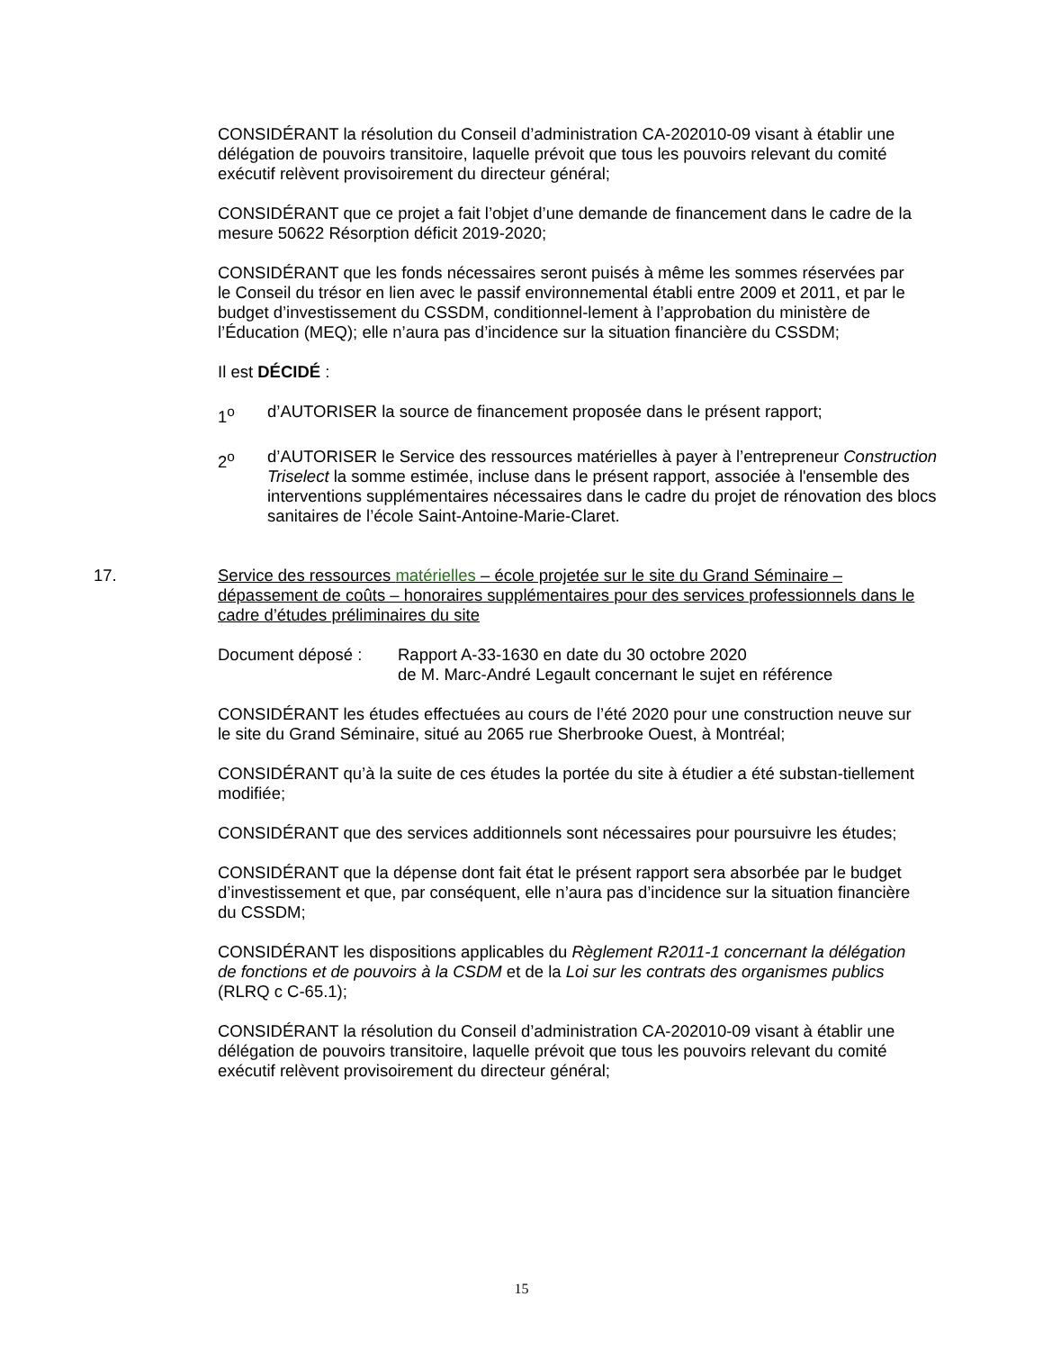CONSIDÉRANT la résolution du Conseil d’administration CA-202010-09 visant à établir une délégation de pouvoirs transitoire, laquelle prévoit que tous les pouvoirs relevant du comité exécutif relèvent provisoirement du directeur général;
CONSIDÉRANT que ce projet a fait l’objet d’une demande de financement dans le cadre de la mesure 50622 Résorption déficit 2019-2020;
CONSIDÉRANT que les fonds nécessaires seront puisés à même les sommes réservées par le Conseil du trésor en lien avec le passif environnemental établi entre 2009 et 2011, et par le budget d’investissement du CSSDM, conditionnel-lement à l’approbation du ministère de l’Éducation (MEQ); elle n’aura pas d’incidence sur la situation financière du CSSDM;
Il est DÉCIDÉ :
1<sup>o</sup> d’AUTORISER la source de financement proposée dans le présent rapport;
2<sup>o</sup> d’AUTORISER le Service des ressources matérielles à payer à l’entrepreneur Construction Triselect la somme estimée, incluse dans le présent rapport, associée à l'ensemble des interventions supplémentaires nécessaires dans le cadre du projet de rénovation des blocs sanitaires de l’école Saint-Antoine-Marie-Claret.
17. Service des ressources matérielles – école projetée sur le site du Grand Séminaire – dépassement de coûts – honoraires supplémentaires pour des services professionnels dans le cadre d’études préliminaires du site
Document déposé : Rapport A-33-1630 en date du 30 octobre 2020
de M. Marc-André Legault concernant le sujet en référence
CONSIDÉRANT les études effectuées au cours de l’été 2020 pour une construction neuve sur le site du Grand Séminaire, situé au 2065 rue Sherbrooke Ouest, à Montréal;
CONSIDÉRANT qu’à la suite de ces études la portée du site à étudier a été substan-tiellement modifiée;
CONSIDÉRANT que des services additionnels sont nécessaires pour poursuivre les études;
CONSIDÉRANT que la dépense dont fait état le présent rapport sera absorbée par le budget d’investissement et que, par conséquent, elle n’aura pas d’incidence sur la situation financière du CSSDM;
CONSIDÉRANT les dispositions applicables du Règlement R2011-1 concernant la délégation de fonctions et de pouvoirs à la CSDM et de la Loi sur les contrats des organismes publics (RLRQ c C-65.1);
CONSIDÉRANT la résolution du Conseil d’administration CA-202010-09 visant à établir une délégation de pouvoirs transitoire, laquelle prévoit que tous les pouvoirs relevant du comité exécutif relèvent provisoirement du directeur général;
15